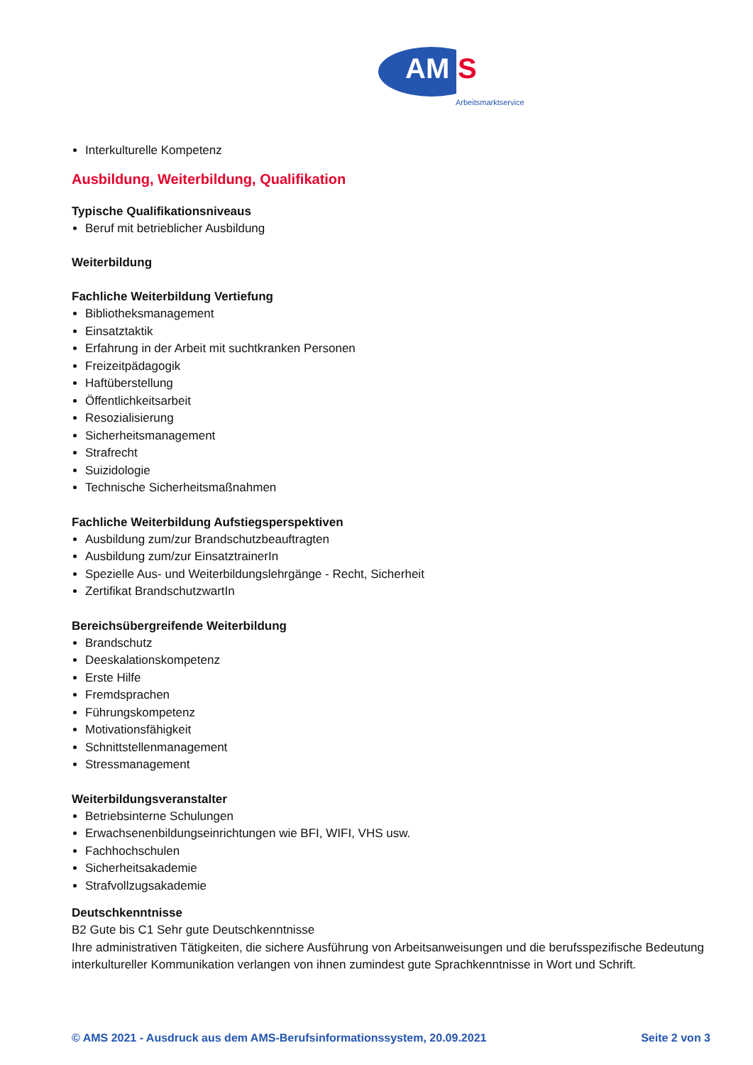AM S
Arbeitsmarktservice
Interkulturelle Kompetenz
Ausbildung, Weiterbildung, Qualifikation
Typische Qualifikationsniveaus
Beruf mit betrieblicher Ausbildung
Weiterbildung
Fachliche Weiterbildung Vertiefung
Bibliotheksmanagement
Einsatztaktik
Erfahrung in der Arbeit mit suchtkranken Personen
Freizeitpädagogik
Haftüberstellung
Öffentlichkeitsarbeit
Resozialisierung
Sicherheitsmanagement
Strafrecht
Suizidologie
Technische Sicherheitsmaßnahmen
Fachliche Weiterbildung Aufstiegsperspektiven
Ausbildung zum/zur Brandschutzbeauftragten
Ausbildung zum/zur EinsatztrainerIn
Spezielle Aus- und Weiterbildungslehrgänge - Recht, Sicherheit
Zertifikat BrandschutzwartIn
Bereichsübergreifende Weiterbildung
Brandschutz
Deeskalationskompetenz
Erste Hilfe
Fremdsprachen
Führungskompetenz
Motivationsfähigkeit
Schnittstellenmanagement
Stressmanagement
Weiterbildungsveranstalter
Betriebsinterne Schulungen
Erwachsenenbildungseinrichtungen wie BFI, WIFI, VHS usw.
Fachhochschulen
Sicherheitsakademie
Strafvollzugsakademie
Deutschkenntnisse
B2 Gute bis C1 Sehr gute Deutschkenntnisse
Ihre administrativen Tätigkeiten, die sichere Ausführung von Arbeitsanweisungen und die berufsspezifische Bedeutung interkultureller Kommunikation verlangen von ihnen zumindest gute Sprachkenntnisse in Wort und Schrift.
© AMS 2021 - Ausdruck aus dem AMS-Berufsinformationssystem, 20.09.2021 Seite 2 von 3